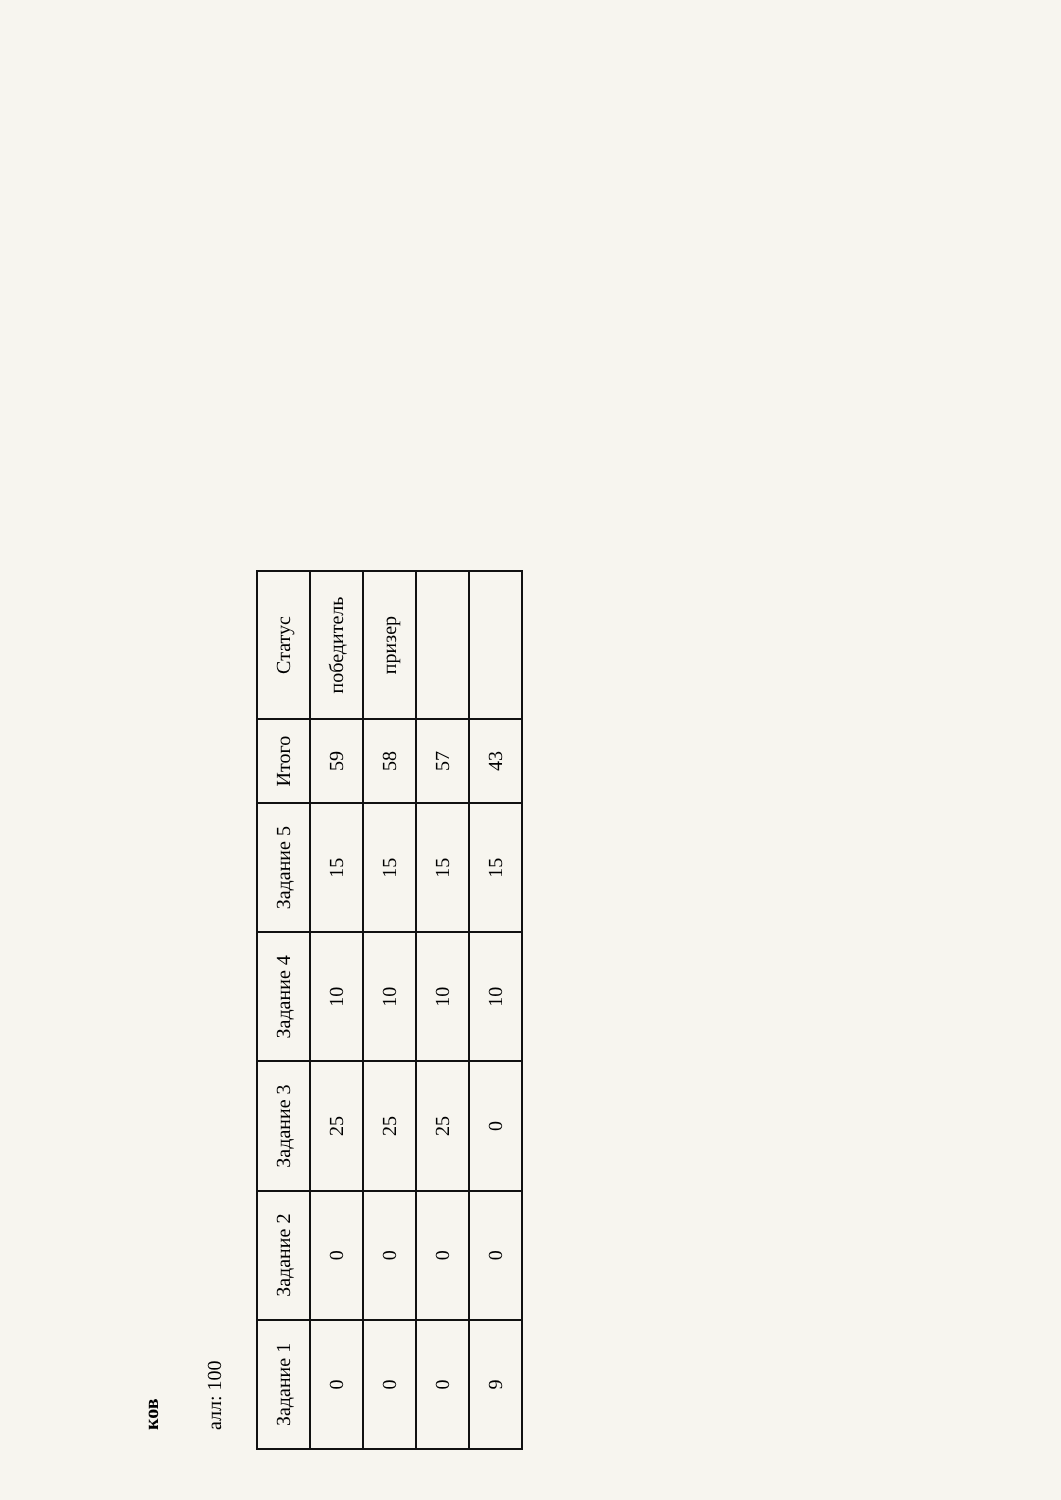ков
алл: 100
| Задание 1 | Задание 2 | Задание 3 | Задание 4 | Задание 5 | Итого | Статус |
| --- | --- | --- | --- | --- | --- | --- |
| 0 | 0 | 25 | 10 | 15 | 59 | победитель |
| 0 | 0 | 25 | 10 | 15 | 58 | призер |
| 0 | 0 | 25 | 10 | 15 | 57 | |
| 9 | 0 | 0 | 10 | 15 | 43 | |